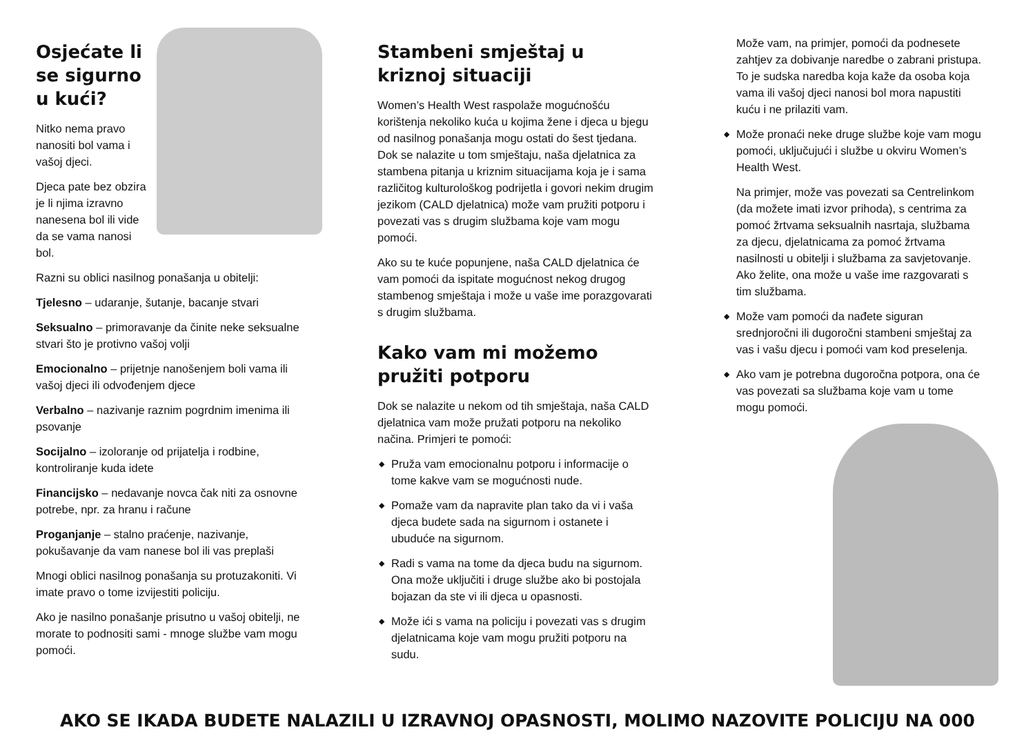Osjećate li
se sigurno
u kući?
Nitko nema pravo nanositi bol vama i vašoj djeci.
Djeca pate bez obzira je li njima izravno nanesena bol ili vide da se vama nanosi bol.
Razni su oblici nasilnog ponašanja u obitelji:
Tjelesno – udaranje, šutanje, bacanje stvari
Seksualno – primoravanje da činite neke seksualne stvari što je protivno vašoj volji
Emocionalno – prijetnje nanošenjem boli vama ili vašoj djeci ili odvođenjem djece
Verbalno – nazivanje raznim pogrdnim imenima ili psovanje
Socijalno – izoloranje od prijatelja i rodbine, kontroliranje kuda idete
Financijsko – nedavanje novca čak niti za osnovne potrebe, npr. za hranu i račune
Proganjanje – stalno praćenje, nazivanje, pokušavanje da vam nanese bol ili vas preplaši
Mnogi oblici nasilnog ponašanja su protuzakoniti. Vi imate pravo o tome izvijestiti policiju.
Ako je nasilno ponašanje prisutno u vašoj obitelji, ne morate to podnositi sami - mnoge službe vam mogu pomoći.
Stambeni smještaj u kriznoj situaciji
Women’s Health West raspolaže mogućnošću korištenja nekoliko kuća u kojima žene i djeca u bjegu od nasilnog ponašanja mogu ostati do šest tjedana. Dok se nalazite u tom smještaju, naša djelatnica za stambena pitanja u kriznim situacijama koja je i sama različitog kulturološkog podrijetla i govori nekim drugim jezikom (CALD djelatnica) može vam pružiti potporu i povezati vas s drugim službama koje vam mogu pomoći.
Ako su te kuće popunjene, naša CALD djelatnica će vam pomoći da ispitate mogućnost nekog drugog stambenog smještaja i može u vaše ime porazgovarati s drugim službama.
Kako vam mi možemo pružiti potporu
Dok se nalazite u nekom od tih smještaja, naša CALD djelatnica vam može pružati potporu na nekoliko načina. Primjeri te pomoći:
◆ Pruža vam emocionalnu potporu i informacije o tome kakve vam se mogućnosti nude.
◆ Pomaže vam da napravite plan tako da vi i vaša djeca budete sada na sigurnom i ostanete i ubuduće na sigurnom.
◆ Radi s vama na tome da djeca budu na sigurnom. Ona može uključiti i druge službe ako bi postojala bojazan da ste vi ili djeca u opasnosti.
◆ Može ići s vama na policiju i povezati vas s drugim djelatnicama koje vam mogu pružiti potporu na sudu.
Može vam, na primjer, pomoći da podnesete zahtjev za dobivanje naredbe o zabrani pristupa. To je sudska naredba koja kaže da osoba koja vama ili vašoj djeci nanosi bol mora napustiti kuću i ne prilaziti vam.
◆ Može pronaći neke druge službe koje vam mogu pomoći, uključujući i službe u okviru Women’s Health West.
Na primjer, može vas povezati sa Centrelinkom (da možete imati izvor prihoda), s centrima za pomoć žrtvama seksualnih nasrtaja, službama za djecu, djelatnicama za pomoć žrtvama nasilnosti u obitelji i službama za savjetovanje. Ako želite, ona može u vaše ime razgovarati s tim službama.
◆ Može vam pomoći da nađete siguran srednjoročni ili dugoročni stambeni smještaj za vas i vašu djecu i pomoći vam kod preselenja.
◆ Ako vam je potrebna dugoročna potpora, ona će vas povezati sa službama koje vam u tome mogu pomoći.
AKO SE IKADA BUDETE NALAZILI U IZRAVNOJ OPASNOSTI, MOLIMO NAZOVITE POLICIJU NA 000